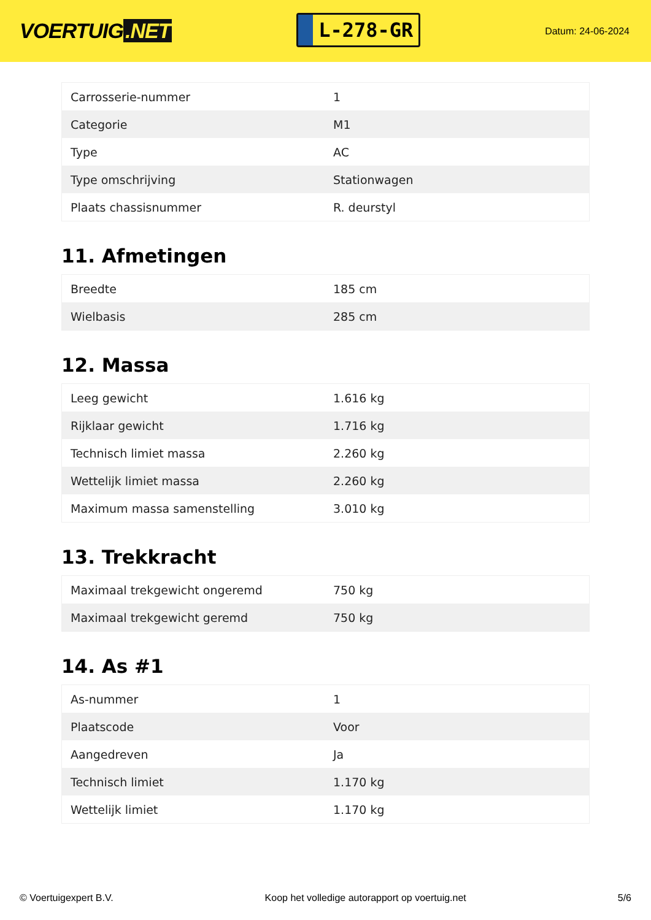VOERTUIG.NET
L-278-GR
Datum: 24-06-2024
| Carrosserie-nummer | 1 |
| Categorie | M1 |
| Type | AC |
| Type omschrijving | Stationwagen |
| Plaats chassisnummer | R. deurstyl |
11. Afmetingen
| Breedte | 185 cm |
| Wielbasis | 285 cm |
12. Massa
| Leeg gewicht | 1.616 kg |
| Rijklaar gewicht | 1.716 kg |
| Technisch limiet massa | 2.260 kg |
| Wettelijk limiet massa | 2.260 kg |
| Maximum massa samenstelling | 3.010 kg |
13. Trekkracht
| Maximaal trekgewicht ongeremd | 750 kg |
| Maximaal trekgewicht geremd | 750 kg |
14. As #1
| As-nummer | 1 |
| Plaatscode | Voor |
| Aangedreven | Ja |
| Technisch limiet | 1.170 kg |
| Wettelijk limiet | 1.170 kg |
© Voertuigexpert B.V. Koop het volledige autorapport op voertuig.net 5/6